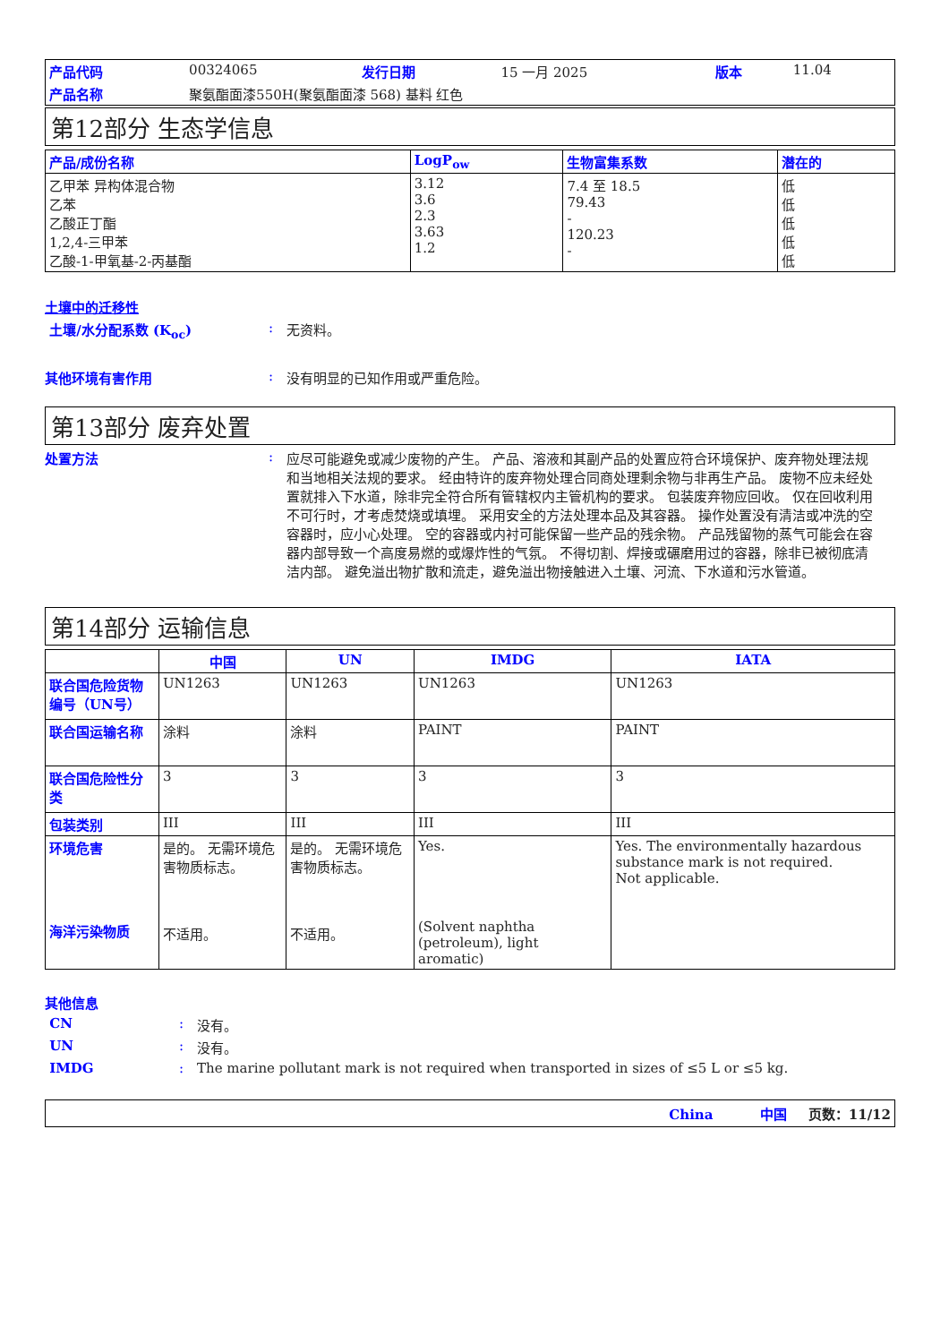| 产品代码 | 00324065 | 发行日期 | 15 一月 2025 | 版本 | 11.04 |
| 产品名称 | 聚氨酯面漆550H(聚氨酯面漆 568) 基料 红色 | | | | |
第12部分 生态学信息
| 产品/成份名称 | LogP<sub>ow</sub> | 生物富集系数 | 潜在的 |
| --- | --- | --- | --- |
| 乙甲苯 异构体混合物 乙苯 乙酸正丁酯 1,2,4-三甲苯 乙酸-1-甲氧基-2-丙基酯 | 3.12 3.6 2.3 3.63 1.2 | 7.4 至 18.5 79.43 - 120.23 - | 低 低 低 低 低 |
土壤中的迁移性
土壤/水分配系数 (K<sub>oc</sub>) : 无资料。
其他环境有害作用 : 没有明显的已知作用或严重危险。
第13部分 废弃处置
处置方法 : 应尽可能避免或减少废物的产生。 产品、溶液和其副产品的处置应符合环境保护、废弃物处理法规和当地相关法规的要求。 经由特许的废弃物处理合同商处理剩余物与非再生产品。 废物不应未经处置就排入下水道，除非完全符合所有管辖权内主管机构的要求。 包装废弃物应回收。 仅在回收利用不可行时，才考虑焚烧或填埋。 采用安全的方法处理本品及其容器。 操作处置没有清洁或冲洗的空容器时，应小心处理。 空的容器或内衬可能保留一些产品的残余物。 产品残留物的蒸气可能会在容器内部导致一个高度易燃的或爆炸性的气氛。 不得切割、焊接或碾磨用过的容器，除非已被彻底清洁内部。 避免溢出物扩散和流走，避免溢出物接触进入土壤、河流、下水道和污水管道。
第14部分 运输信息
| | 中国 | UN | IMDG | IATA |
| --- | --- | --- | --- | --- |
| 联合国危险货物编号（UN号） | UN1263 | UN1263 | UN1263 | UN1263 |
| 联合国运输名称 | 涂料 | 涂料 | PAINT | PAINT |
| 联合国危险性分类 | 3 | 3 | 3 | 3 |
| 包装类别 | III | III | III | III |
| 环境危害 海洋污染物质 | 是的。 无需环境危害物质标志。 不适用。 | 是的。 无需环境危害物质标志。 不适用。 | Yes. (Solvent naphtha (petroleum), light aromatic) | Yes. The environmentally hazardous substance mark is not required. Not applicable. |
其他信息
CN : 没有。
UN : 没有。
IMDG : The marine pollutant mark is not required when transported in sizes of ≤5 L or ≤5 kg.
China 中国 页数：11/12